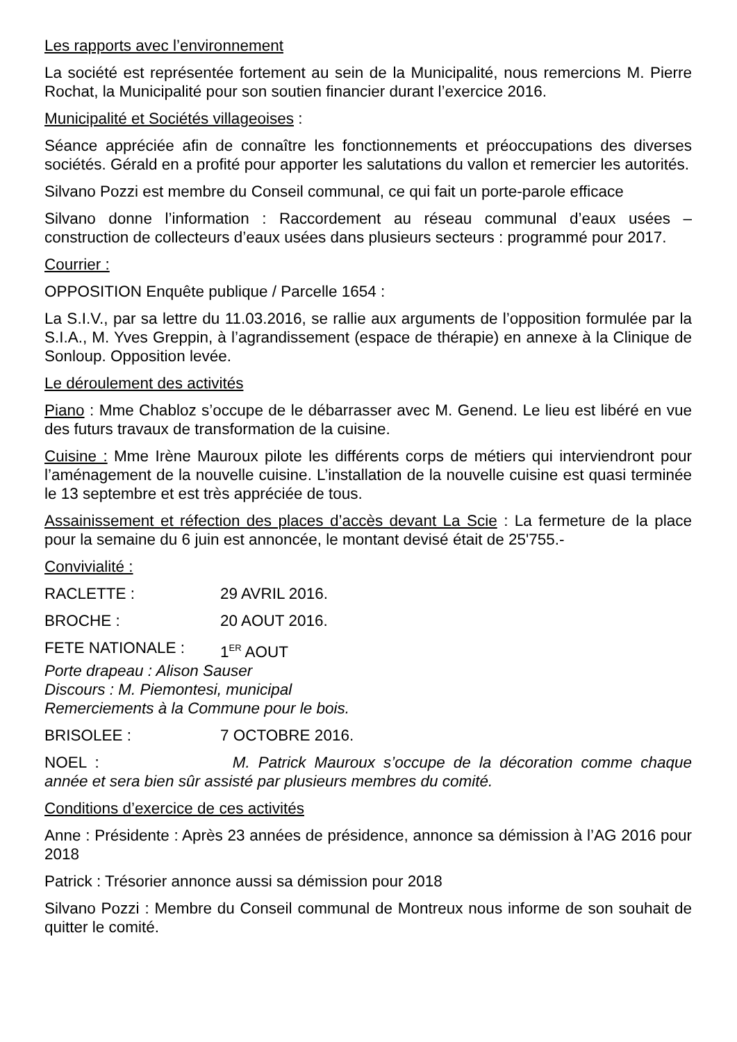Les rapports avec l’environnement
La société est représentée fortement au sein de la Municipalité, nous remercions M. Pierre Rochat, la Municipalité pour son soutien financier durant l’exercice 2016.
Municipalité et Sociétés villageoises :
Séance appréciée afin de connaître les fonctionnements et préoccupations des diverses sociétés. Gérald en a profité pour apporter les salutations du vallon et remercier les autorités.
Silvano Pozzi est membre du Conseil communal, ce qui fait un porte-parole efficace
Silvano donne l’information : Raccordement au réseau communal d’eaux usées – construction de collecteurs d’eaux usées dans plusieurs secteurs : programmé pour 2017.
Courrier :
OPPOSITION Enquête publique / Parcelle 1654 :
La S.I.V., par sa lettre du 11.03.2016, se rallie aux arguments de l’opposition formulée par la S.I.A., M. Yves Greppin, à l’agrandissement (espace de thérapie) en annexe à la Clinique de Sonloup. Opposition levée.
Le déroulement des activités
Piano : Mme Chabloz s’occupe de le débarrasser avec M. Genend. Le lieu est libéré en vue des futurs travaux de transformation de la cuisine.
Cuisine : Mme Irène Mauroux pilote les différents corps de métiers qui interviendront pour l’aménagement de la nouvelle cuisine. L’installation de la nouvelle cuisine est quasi terminée le 13 septembre et est très appréciée de tous.
Assainissement et réfection des places d’accès devant La Scie : La fermeture de la place pour la semaine du 6 juin est annoncée, le montant devisé était de 25'755.-
Convivialité :
RACLETTE : 29 AVRIL 2016.
BROCHE : 20 AOUT 2016.
FETE NATIONALE : 1<sup>ER</sup> AOUT
Porte drapeau : Alison Sauser
Discours : M. Piemontesi, municipal
Remerciements à la Commune pour le bois.
BRISOLEE : 7 OCTOBRE 2016.
NOEL : M. Patrick Mauroux s’occupe de la décoration comme chaque année et sera bien sûr assisté par plusieurs membres du comité.
Conditions d’exercice de ces activités
Anne : Présidente : Après 23 années de présidence, annonce sa démission à l’AG 2016 pour 2018
Patrick : Trésorier annonce aussi sa démission pour 2018
Silvano Pozzi : Membre du Conseil communal de Montreux nous informe de son souhait de quitter le comité.